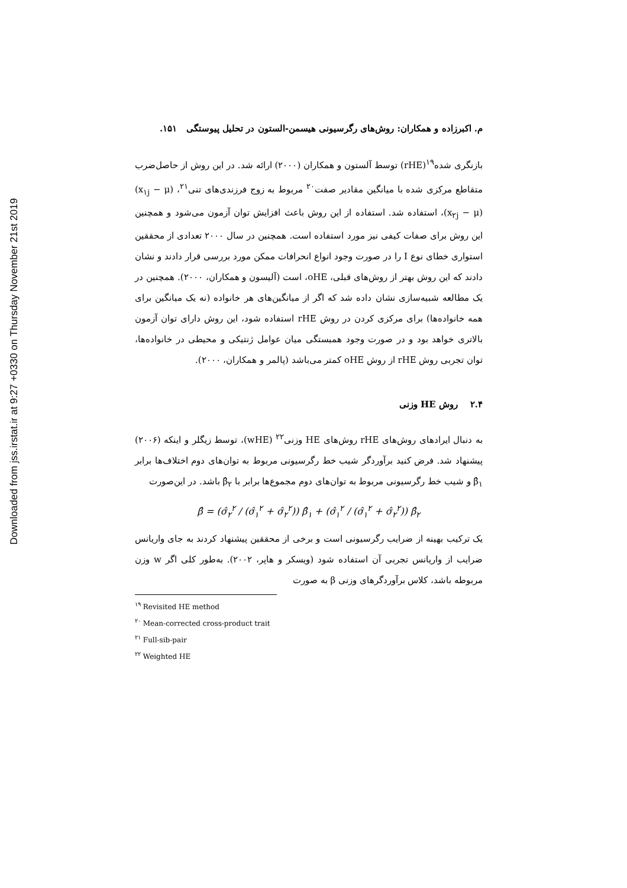Downloaded from jss.irstat.ir at 9:27 +0330 on Thursday November 21st 2019
م. اکبرزاده و همکاران: روش‌های رگرسیونی هیسمن-الستون در تحلیل پیوستگی ۱۵۱.
بازنگری شده<sup>۱۹</sup>(rHE) توسط آلستون و همکاران (۲۰۰۰) ارائه شد. در این روش از حاصل‌ضرب متقاطع مرکزی شده با میانگین مقادیر صفت<sup>۲۰</sup> مربوط به زوج فرزندی‌های تنی<sup>۲۱</sup>، (x<sub>۱j</sub> − μ)(x<sub>۲j</sub> − μ)، استفاده شد. استفاده از این روش باعث افزایش توان آزمون می‌شود و همچنین این روش برای صفات کیفی نیز مورد استفاده است. همچنین در سال ۲۰۰۰ تعدادی از محققین استواری خطای نوع I را در صورت وجود انواع انحرافات ممکن مورد بررسی قرار دادند و نشان دادند که این روش بهتر از روش‌های قبلی، oHE، است (آلیسون و همکاران، ۲۰۰۰). همچنین در یک مطالعه شبیه‌سازی نشان داده شد که اگر از میانگین‌های هر خانواده (نه یک میانگین برای همه خانواده‌ها) برای مرکزی کردن در روش rHE استفاده شود، این روش دارای توان آزمون بالاتری خواهد بود و در صورت وجود همبستگی میان عوامل ژنتیکی و محیطی در خانواده‌ها، توان تجربی روش rHE از روش oHE کمتر می‌باشد (پالمر و همکاران، ۲۰۰۰).
۲.۴ روش HE وزنی
به دنبال ایرادهای روش‌های rHE روش‌های HE وزنی<sup>۲۲</sup> (wHE)، توسط زیگلر و اینکه (۲۰۰۶) پیشنهاد شد. فرض کنید برآوردگر شیب خط رگرسیونی مربوط به توان‌های دوم اختلاف‌ها برابر β̂<sub>۱</sub> و شیب خط رگرسیونی مربوط به توان‌های دوم مجموع‌ها برابر با β̂<sub>۲</sub> باشد. در این‌صورت
β̂ = (σ̂<sub>۲</sub><sup>۲</sup> / (σ̂<sub>۱</sub><sup>۲</sup> + σ̂<sub>۲</sub><sup>۲</sup>)) β̂<sub>۱</sub> + (σ̂<sub>۱</sub><sup>۲</sup> / (σ̂<sub>۱</sub><sup>۲</sup> + σ̂<sub>۲</sub><sup>۲</sup>)) β̂<sub>۲</sub>
یک ترکیب بهینه از ضرایب رگرسیونی است و برخی از محققین پیشنهاد کردند به جای واریانس ضرایب از واریانس تجربی آن استفاده شود (ویسکر و هاپر، ۲۰۰۲). به‌طور کلی اگر w وزن مربوطه باشد، کلاس برآوردگرهای وزنی β به صورت
<sup>۱۹</sup> Revisited HE method
<sup>۲۰</sup> Mean-corrected cross-product trait
<sup>۲۱</sup> Full-sib-pair
<sup>۲۲</sup> Weighted HE